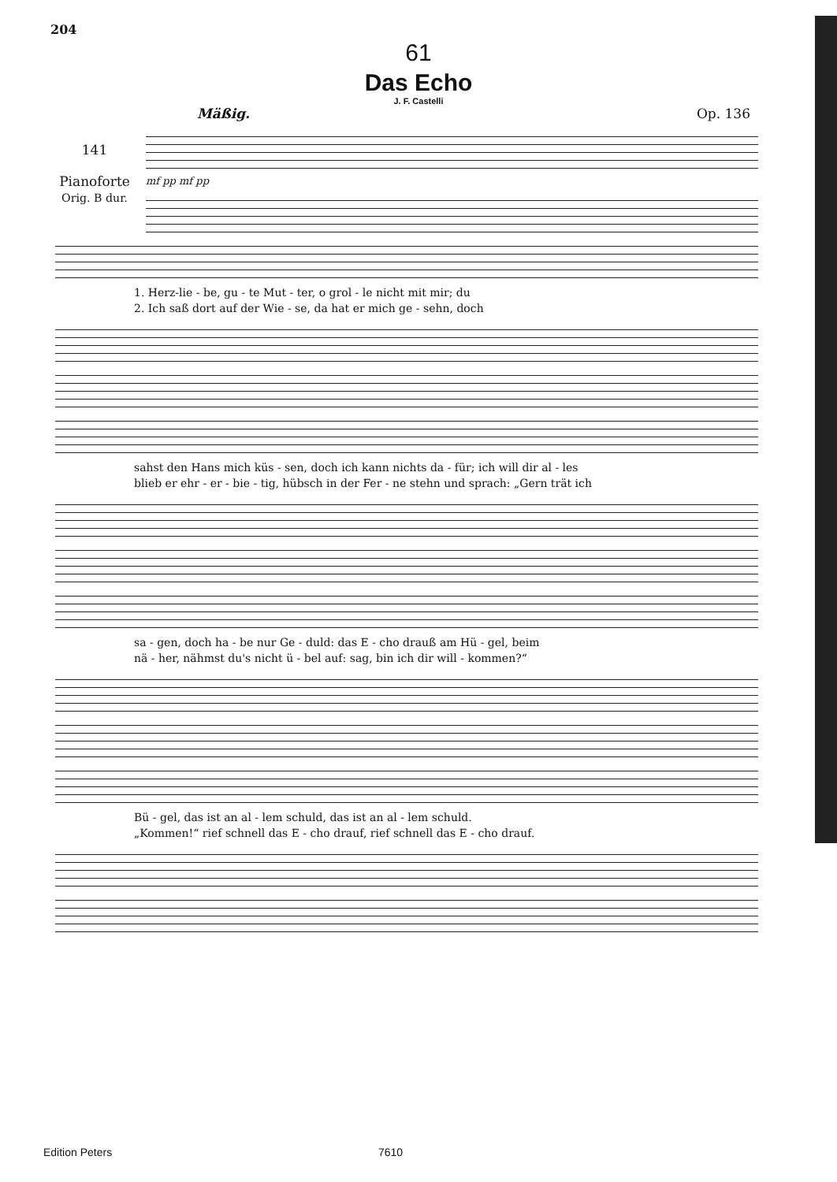204
61
Das Echo
J. F. Castelli
Mäßig. Op. 136
141
Pianoforte
Orig. B dur.
mf pp mf pp
1. Herz-lie - be, gu - te Mut - ter, o grol - le nicht mit mir; du
2. Ich saß dort auf der Wie - se, da hat er mich ge - sehn, doch
sahst den Hans mich küs - sen, doch ich kann nichts da - für; ich will dir al - les
blieb er ehr - er - bie - tig, hübsch in der Fer - ne stehn und sprach: „Gern trät ich
sa - gen, doch ha - be nur Ge - duld: das E - cho drauß am Hü - gel, beim
nä - her, nähmst du's nicht ü - bel auf: sag, bin ich dir will - kommen?“
Bü - gel, das ist an al - lem schuld, das ist an al - lem schuld.
„Kommen!“ rief schnell das E - cho drauf, rief schnell das E - cho drauf.
Edition Peters 7610